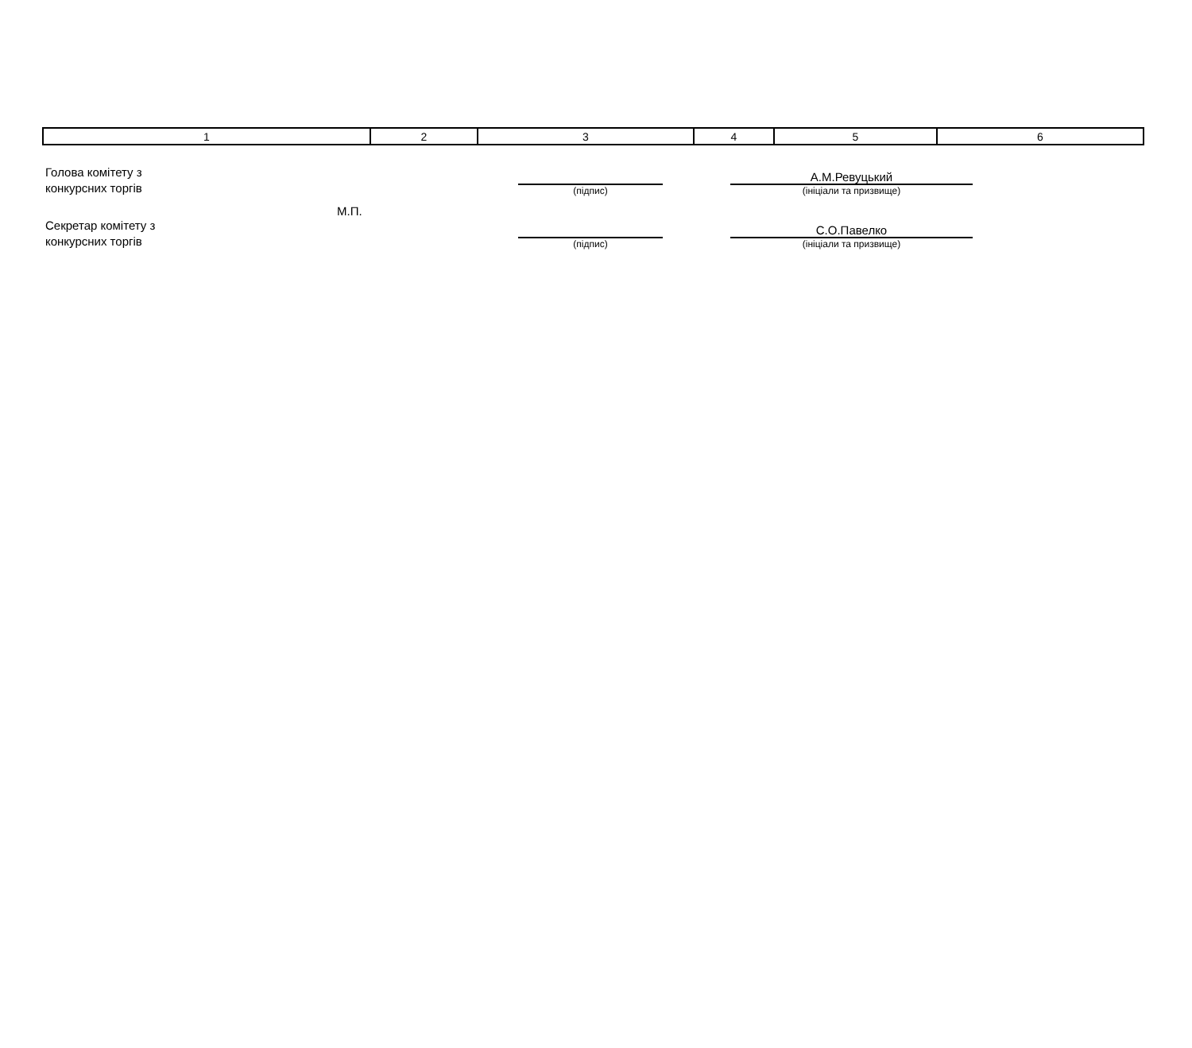| 1 | 2 | 3 | 4 | 5 | 6 |
Голова комітету з
конкурсних торгів
(підпис)
А.М.Ревуцький
(ініціали та призвище)
М.П.
Секретар комітету з
конкурсних торгів
(підпис)
С.О.Павелко
(ініціали та призвище)